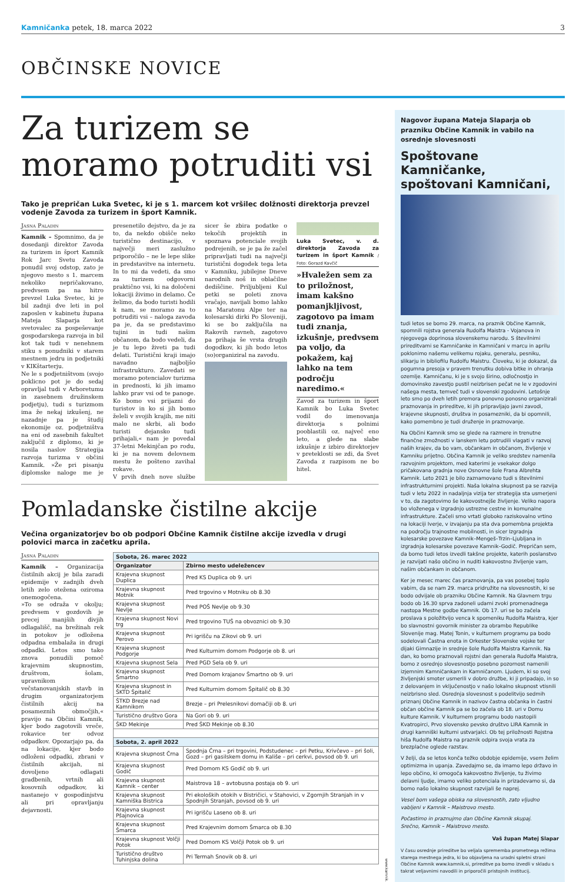Kamničanka petek, 18. marca 2022 3
OBČINSKE NOVICE
Za turizem se moramo potruditi vsi
Tako je prepričan Luka Svetec, ki je s 1. marcem kot vršilec dolžnosti direktorja prevzel vodenje Zavoda za turizem in šport Kamnik.
Jasna Paladin
Kamnik – Spomnimo, da je dosedanji direktor Zavoda za turizem in šport Kamnik Rok Jarc Svetu Zavoda ponudil svoj odstop, zato je njegovo mesto s 1. marcem nekoliko nepričakovano, predvsem pa na hitro prevzel Luka Svetec, ki je bil zadnji dve leti in pol zaposlen v kabinetu župana Mateja Slaparja kot svetovalec za pospeševanje gospodarskega razvoja in bil kot tak tudi v nenehnem stiku s ponudniki v starem mestnem jedru in podjetniki v KIKštarterju.
Ne le s podjetništvom (svojo poklicno pot je do sedaj opravljal tudi v Arboretumu in zasebnem družinskem podjetju), tudi s turizmom ima že nekaj izkušenj, ne nazadnje pa je študij ekonomije oz. podjetništva na eni od zasebnih fakultet zaključil z diplomo, ki je nosila naslov Strategija razvoja turizma v občini Kamnik. »Že pri pisanju diplomske naloge me je presenetilo dejstvo, da je za to, da nekdo obišče neko turistično destinacijo, v največji meri zaslužno priporočilo – ne le lepe slike in predstavitve na internetu. In to mi da vedeti, da smo za turizem odgovorni praktično vsi, ki na določeni lokaciji živimo in delamo. Če želimo, da bodo turisti hodili k nam, se moramo za to potruditi vsi – naloga zavoda pa je, da se predstavimo tujini in tudi našim občanom, da bodo vedeli, da je tu lepo živeti pa tudi delati. Turistični kraji imajo navadno najboljšo infrastrukturo. Zavedati se moramo potencialov turizma in prednosti, ki jih imamo lahko prav vsi od te panoge. Ko bomo vsi prijazni do turistov in ko si jih bomo želeli v svojih krajih, me niti malo ne skrbi, ali bodo turisti dejansko tudi prihajali,« nam je povedal 37-letni Mekinjčan po rodu, ki je na novem delovnem mestu že pošteno zavihal rokave.
V prvih dneh nove službe sicer še zbira podatke o tekočih projektih in spoznava potenciale svojih podrejenih, se je pa že začel pripravljati tudi na največji turistični dogodek tega leta v Kamniku, jubilejne Dneve narodnih noš in oblačilne dediščine. Priljubljeni Kul petki se poleti znova vračajo, navijali bomo lahko na Maratonu Alpe ter na kolesarski dirki Po Sloveniji, ki se bo zaključila na Rakovih ravneh, zagotovo pa prihaja še vrsta drugih dogodkov, ki jih bodo letos (so)organiziral na zavodu.
Luka Svetec, v. d. direktorja Zavoda za turizem in šport Kamnik / Foto: Gorazd Kavčič
»Hvaležen sem za to priložnost, imam kakšno pomanjkljivost, zagotovo pa imam tudi znanja, izkušnje, predvsem pa voljo, da pokažem, kaj lahko na tem področju naredimo.«
Zavod za turizem in šport Kamnik bo Luka Svetec vodil do imenovanja direktorja s polnimi pooblastili oz. največ eno leto, a glede na slabe izkušnje z izbiro direktorjev v preteklosti se zdi, da Svet Zavoda z razpisom ne bo hitel.
Pomladanske čistilne akcije
Večina organizatorjev bo ob podpori Občine Kamnik čistilne akcije izvedla v drugi polovici marca in začetku aprila.
Jasna Paladin
Kamnik – Organizacija čistilnih akcij je bila zaradi epidemije v zadnjih dveh letih zelo otežena oziroma onemogočena.
»To se odraža v okolju; predvsem v gozdovih je precej manjših divjih odlagališč, na brežinah rek in potokov je odložena odpadna embalaža in drugi odpadki. Letos smo tako znova ponudili pomoč krajevnim skupnostim, društvom, šolam, upravnikom večstanovanjskih stavb in drugim organizatorjem čistilnih akcij na posameznih območjih,« pravijo na Občini Kamnik, kjer bodo zagotovili vreče, rokavice ter odvoz odpadkov. Opozarjajo pa, da na lokacije, kjer bodo odloženi odpadki, zbrani v čistilnih akcijah, ni dovoljeno odlagati gradbenih, vrtnih ali kosovnih odpadkov, ki nastanejo v gospodinjstvu ali pri opravljanju dejavnosti.
| Sobota, 26. marec 2022 | |
| --- | --- |
| Organizator | Zbirno mesto udeležencev |
| Krajevna skupnost Duplica | Pred KS Duplica ob 9. uri |
| Krajevna skupnost Motnik | Pred trgovino v Motniku ob 8.30 |
| Krajevna skupnost Nevlje | Pred POŠ Nevlje ob 9.30 |
| Krajevna skupnost Novi trg | Pred trgovino TUŠ na obvoznici ob 9.30 |
| Krajevna skupnost Perovo | Pri igrišču na Zikovi ob 9. uri |
| Krajevna skupnost Podgorje | Pred Kulturnim domom Podgorje ob 8. uri |
| Krajevna skupnost Sela | Pred PGD Sela ob 9. uri |
| Krajevna skupnost Šmartno | Pred Domom krajanov Šmartno ob 9. uri |
| Krajevna skupnost in ŠKTD Špitalič | Pred Kulturnim domom Špitalič ob 8.30 |
| ŠTKD Brezje nad Kamnikom | Brezje – pri Prelesnikovi domačiji ob 8. uri |
| Turistično društvo Gora | Na Gori ob 9. uri |
| ŠKD Mekinje | Pred ŠKD Mekinje ob 8.30 |
| Sobota, 2. april 2022 | |
| Krajevna skupnost Črna | Spodnja Črna – pri trgovini, Podstudenec – pri Petku, Krivčevo – pri šoli, Gozd – pri gasilskem domu in Kališe – pri cerkvi, povsod ob 9. uri |
| Krajevna skupnost Godič | Pred Domom KS Godič ob 9. uri |
| Krajevna skupnost Kamnik – center | Maistrova 18 – avtobusna postaja ob 9. uri |
| Krajevna skupnost Kamniška Bistrica | Pri ekoloških otokih v Bistričici, v Stahovici, v Zgornjih Stranjah in v Spodnjih Stranjah, povsod ob 9. uri |
| Krajevna skupnost Pšajnovica | Pri igrišču Laseno ob 8. uri |
| Krajevna skupnost Šmarca | Pred Krajevnim domom Šmarca ob 8.30 |
| Krajevna skupnost Volčji Potok | Pred Domom KS Volčji Potok ob 9. uri |
| Turistično društvo Tuhinjska dolina | Pri Termah Snovik ob 8. uri |
www.kamnik.si
Nagovor župana Mateja Slaparja ob prazniku Občine Kamnik in vabilo na osrednje slovesnosti
Spoštovane Kamničanke, spoštovani Kamničani,
tudi letos se bomo 29. marca, na praznik Občine Kamnik, spomnili rojstva generala Rudolfa Maistra - Vojanova in njegovega doprinosa slovenskemu narodu. S številnimi prireditvami se Kamničanke in Kamničani v marcu in aprilu poklonimo našemu velikemu rojaku, generalu, pesniku, slikarju in bibliofilu Rudolfu Maistru. Človeku, ki je dokazal, da pogumna presoja v pravem trenutku dobiva bitke in ohranja ozemlje. Kamničanu, ki je s svojo širino, odločnostjo in domovinsko zavestjo pustil neizbrisen pečat ne le v zgodovini našega mesta, temveč tudi v slovenski zgodovini. Letošnje leto smo po dveh letih premora ponovno ponosno organizirali praznovanja in prireditve, ki jih pripravljajo javni zavodi, krajevne skupnosti, društva in posamezniki, da bi opomnili, kako pomembno je tudi druženje in praznovanje.
Na Občini Kamnik smo se glede na razmere in trenutne finančne zmožnosti v lanskem letu potrudili vlagati v razvoj naših krajev, da bo vam, občankam in občanom, življenje v Kamniku prijetno. Občina Kamnik je veliko sredstev namenila razvojnim projektom, med katerimi je vsekakor dolgo pričakovana gradnja nove Osnovne šole Frana Albrehta Kamnik. Leto 2021 je bilo zaznamovano tudi s številnimi infrastrukturnimi projekti. Naša lokalna skupnost pa se razvija tudi v letu 2022 in nadaljnja vizija ter strategija sta usmerjeni v to, da zagotovimo še kakovostnejše življenje. Veliko napora bo vloženega v izgradnjo ustrezne cestne in komunalne infrastrukture. Začeli smo vrtati globoko raziskovalno vrtino na lokaciji Iverje, v izvajanju pa sta dva pomembna projekta na področju trajnostne mobilnosti, in sicer Izgradnja kolesarske povezave Kamnik–Mengeš–Trzin–Ljubljana in izgradnja kolesarske povezave Kamnik–Godič. Prepričan sem, da bomo tudi letos izvedli takšne projekte, katerih poslanstvo je razvijati našo občino in nuditi kakovostno življenje vam, našim občankam in občanom.
Ker je mesec marec čas praznovanja, pa vas posebej toplo vabim, da se nam 29. marca pridružite na slovesnostih, ki se bodo odvijale ob prazniku Občine Kamnik. Na Glavnem trgu bodo ob 16.30 sprva zadoneli udarni zvoki promenadnega nastopa Mestne godbe Kamnik. Ob 17. uri se bo začela proslava s položitvijo venca k spomeniku Rudolfa Maistra, kjer bo slavnostni govornik minister za obrambo Republike Slovenije mag. Matej Tonin, v kulturnem programu pa bodo sodelovali Častna enota in Orkester Slovenske vojske ter dijaki Gimnazije in srednje šole Rudolfa Maistra Kamnik. Na dan, ko bomo praznovali rojstni dan generala Rudolfa Maistra, bomo z osrednjo slovesnostjo posebno pozornost namenili izjemnim Kamničankam in Kamničanom. Ljudem, ki so svoj življenjski smoter usmerili v dobro družbe, ki ji pripadajo, in so z delovanjem in vključenostjo v našo lokalno skupnost vtisnili neizbrisno sled. Osrednja slovesnost s podelitvijo sedmih priznanj Občine Kamnik in nazivov častna občanka in častni občan občine Kamnik pa se bo začela ob 18. uri v Domu kulture Kamnik. V kulturnem programu bodo nastopili Kvatropirci, Prvo slovensko pevsko društvo LIRA Kamnik in drugi kamniški kulturni ustvarjalci. Ob tej priložnosti Rojstna hiša Rudolfa Maistra na praznik odpira svoja vrata za brezplačne oglede razstav.
V želji, da se letos konča težko obdobje epidemije, vsem želim optimizma in upanja. Zavedajmo se, da imamo lepo državo in lepo občino, ki omogoča kakovostno življenje, tu živimo delavni ljudje, imamo veliko potenciala in prizadevamo si, da bomo našo lokalno skupnost razvijali še naprej.
Vesel bom vašega obiska na slovesnostih, zato vljudno vabljeni v Kamnik – Maistrovo mesto.
Počastimo in praznujmo dan Občine Kamnik skupaj.
Srečno, Kamnik – Maistrovo mesto.
Vaš župan Matej Slapar
V času osrednje prireditve bo veljala sprememba prometnega režima starega mestnega jedra, ki bo objavljena na uradni spletni strani Občine Kamnik www.kamnik.si, prireditve pa bomo izvedli v skladu s takrat veljavnimi navodili in priporočili pristojnih institucij.